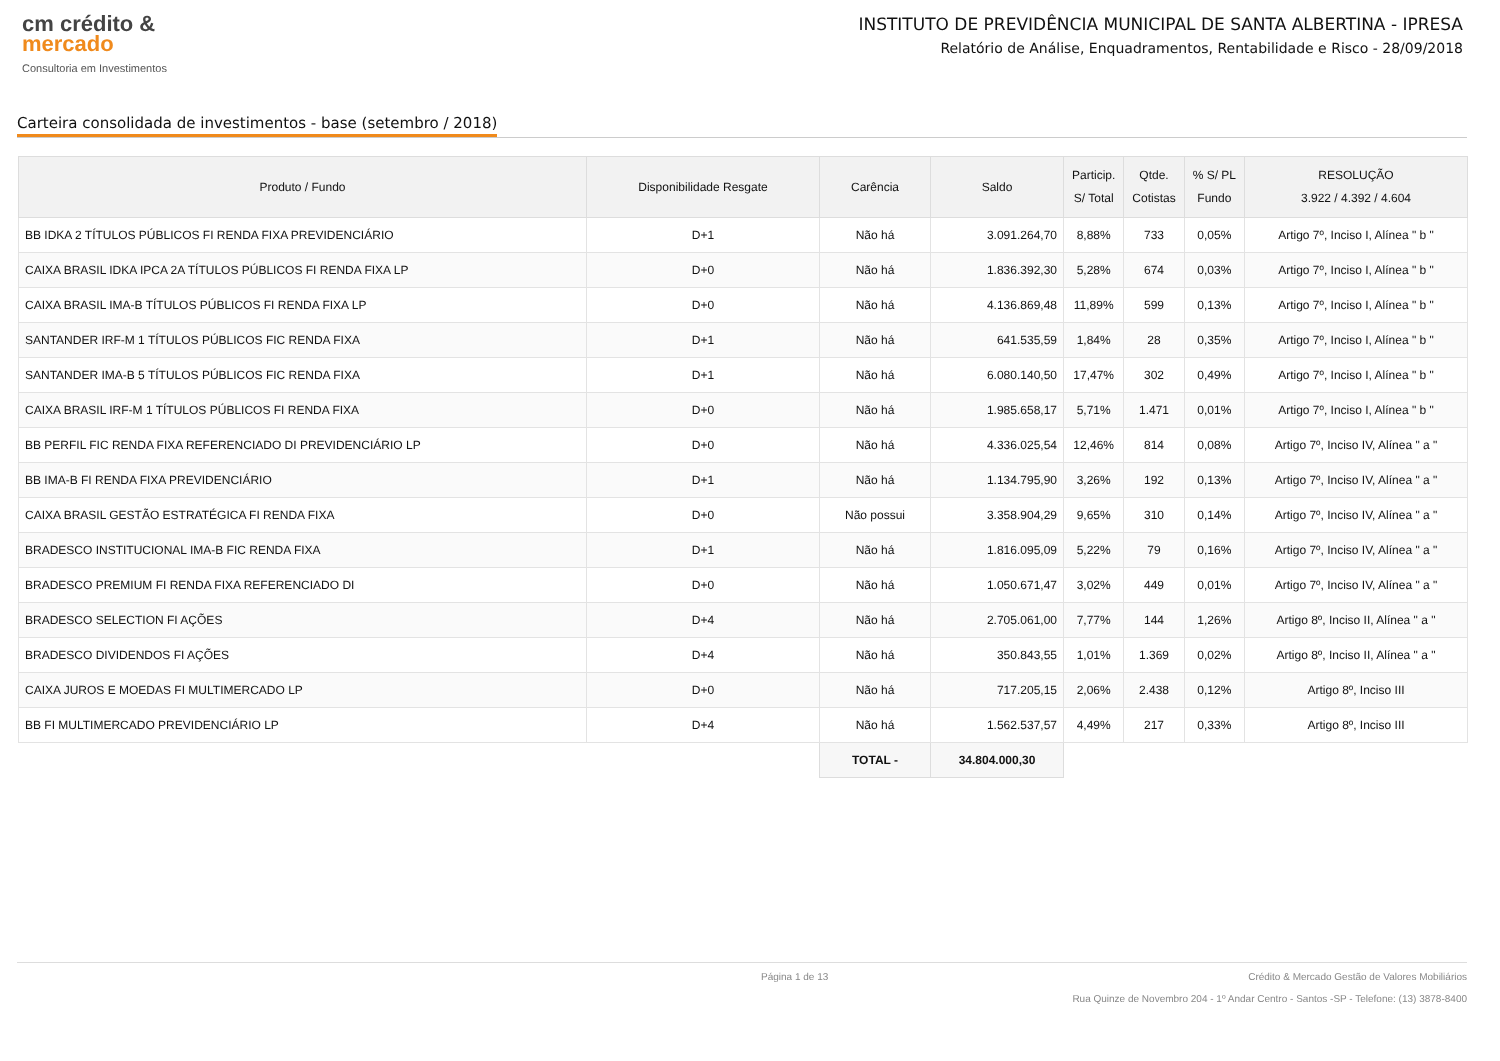cm crédito &
mercado
Consultoria em Investimentos
INSTITUTO DE PREVIDÊNCIA MUNICIPAL DE SANTA ALBERTINA - IPRESA
Relatório de Análise, Enquadramentos, Rentabilidade e Risco - 28/09/2018
Carteira consolidada de investimentos - base (setembro / 2018)
| Produto / Fundo | Disponibilidade Resgate | Carência | Saldo | Particip. S/ Total | Qtde. Cotistas | % S/ PL Fundo | RESOLUÇÃO 3.922 / 4.392 / 4.604 |
| --- | --- | --- | --- | --- | --- | --- | --- |
| BB IDKA 2 TÍTULOS PÚBLICOS FI RENDA FIXA PREVIDENCIÁRIO | D+1 | Não há | 3.091.264,70 | 8,88% | 733 | 0,05% | Artigo 7º, Inciso I, Alínea " b " |
| CAIXA BRASIL IDKA IPCA 2A TÍTULOS PÚBLICOS FI RENDA FIXA LP | D+0 | Não há | 1.836.392,30 | 5,28% | 674 | 0,03% | Artigo 7º, Inciso I, Alínea " b " |
| CAIXA BRASIL IMA-B TÍTULOS PÚBLICOS FI RENDA FIXA LP | D+0 | Não há | 4.136.869,48 | 11,89% | 599 | 0,13% | Artigo 7º, Inciso I, Alínea " b " |
| SANTANDER IRF-M 1 TÍTULOS PÚBLICOS FIC RENDA FIXA | D+1 | Não há | 641.535,59 | 1,84% | 28 | 0,35% | Artigo 7º, Inciso I, Alínea " b " |
| SANTANDER IMA-B 5 TÍTULOS PÚBLICOS FIC RENDA FIXA | D+1 | Não há | 6.080.140,50 | 17,47% | 302 | 0,49% | Artigo 7º, Inciso I, Alínea " b " |
| CAIXA BRASIL IRF-M 1 TÍTULOS PÚBLICOS FI RENDA FIXA | D+0 | Não há | 1.985.658,17 | 5,71% | 1.471 | 0,01% | Artigo 7º, Inciso I, Alínea " b " |
| BB PERFIL FIC RENDA FIXA REFERENCIADO DI PREVIDENCIÁRIO LP | D+0 | Não há | 4.336.025,54 | 12,46% | 814 | 0,08% | Artigo 7º, Inciso IV, Alínea " a " |
| BB IMA-B FI RENDA FIXA PREVIDENCIÁRIO | D+1 | Não há | 1.134.795,90 | 3,26% | 192 | 0,13% | Artigo 7º, Inciso IV, Alínea " a " |
| CAIXA BRASIL GESTÃO ESTRATÉGICA FI RENDA FIXA | D+0 | Não possui | 3.358.904,29 | 9,65% | 310 | 0,14% | Artigo 7º, Inciso IV, Alínea " a " |
| BRADESCO INSTITUCIONAL IMA-B FIC RENDA FIXA | D+1 | Não há | 1.816.095,09 | 5,22% | 79 | 0,16% | Artigo 7º, Inciso IV, Alínea " a " |
| BRADESCO PREMIUM FI RENDA FIXA REFERENCIADO DI | D+0 | Não há | 1.050.671,47 | 3,02% | 449 | 0,01% | Artigo 7º, Inciso IV, Alínea " a " |
| BRADESCO SELECTION FI AÇÕES | D+4 | Não há | 2.705.061,00 | 7,77% | 144 | 1,26% | Artigo 8º, Inciso II, Alínea " a " |
| BRADESCO DIVIDENDOS FI AÇÕES | D+4 | Não há | 350.843,55 | 1,01% | 1.369 | 0,02% | Artigo 8º, Inciso II, Alínea " a " |
| CAIXA JUROS E MOEDAS FI MULTIMERCADO LP | D+0 | Não há | 717.205,15 | 2,06% | 2.438 | 0,12% | Artigo 8º, Inciso III |
| BB FI MULTIMERCADO PREVIDENCIÁRIO LP | D+4 | Não há | 1.562.537,57 | 4,49% | 217 | 0,33% | Artigo 8º, Inciso III |
| | | TOTAL - | 34.804.000,30 | | | | |
Página 1 de 13 Crédito & Mercado Gestão de Valores Mobiliários
Rua Quinze de Novembro 204 - 1º Andar Centro - Santos -SP - Telefone: (13) 3878-8400